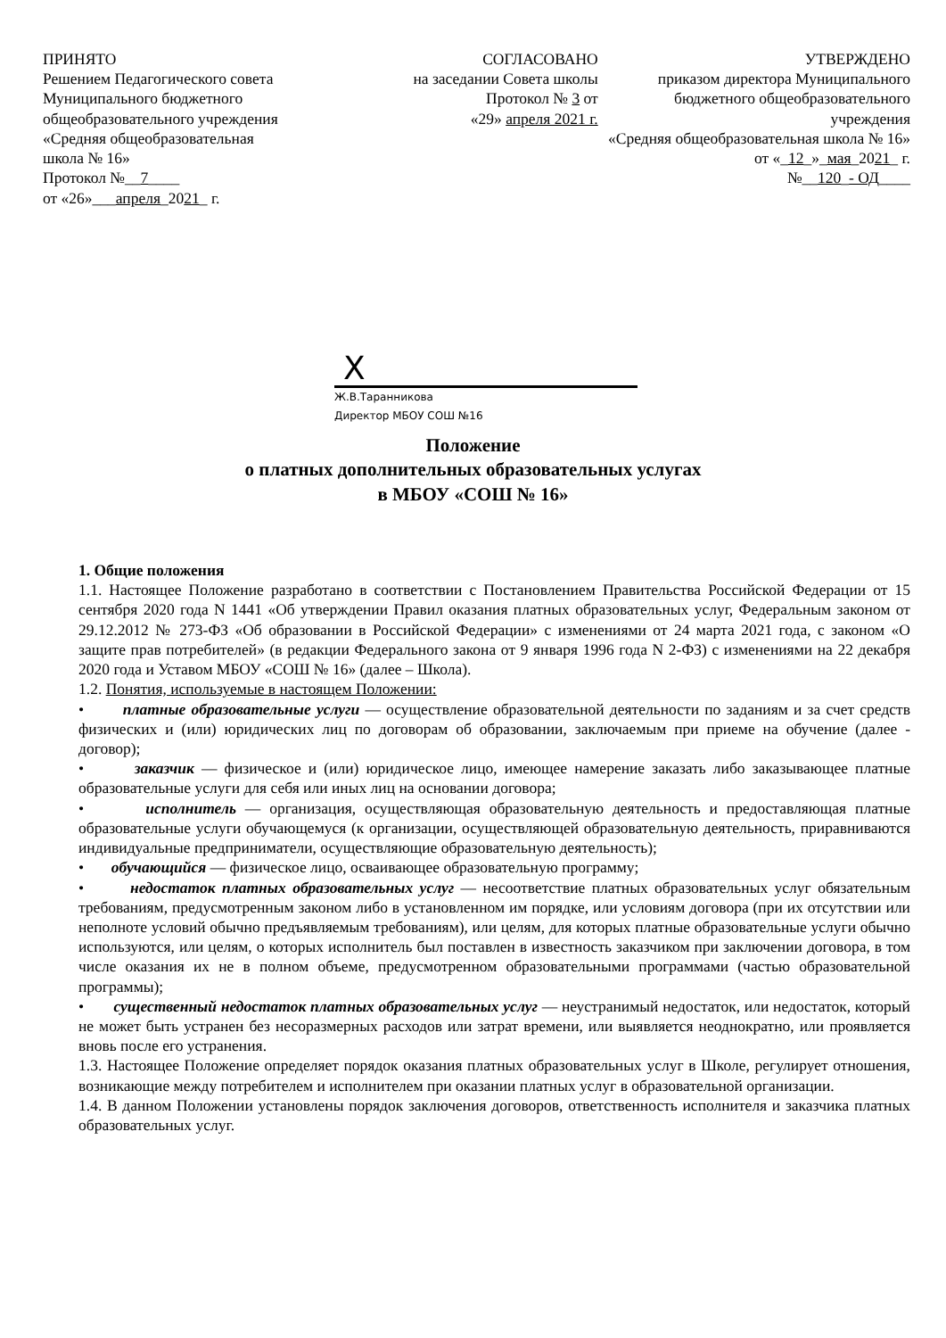ПРИНЯТО
Решением Педагогического совета
Муниципального бюджетного
общеобразовательного учреждения
«Средняя общеобразовательная
школа № 16»
Протокол №__7____
от «26»___апреля_2021_ г.
СОГЛАСОВАНО
на заседании Совета школы
Протокол № 3 от
«29» апреля 2021 г.
УТВЕРЖДЕНО
приказом директора Муниципального
бюджетного общеобразовательного
учреждения
«Средняя общеобразовательная школа № 16»
от «_12_»_мая_2021_ г.
№__120_- ОД____
X
Ж.В.Таранникова
Директор МБОУ СОШ №16
Положение
о платных дополнительных образовательных услугах
в МБОУ «СОШ № 16»
1. Общие положения
1.1. Настоящее Положение разработано в соответствии с Постановлением Правительства Российской Федерации от 15 сентября 2020 года N 1441 «Об утверждении Правил оказания платных образовательных услуг, Федеральным законом от 29.12.2012 № 273-ФЗ «Об образовании в Российской Федерации» с изменениями от 24 марта 2021 года, с законом «О защите прав потребителей» (в редакции Федерального закона от 9 января 1996 года N 2-ФЗ) с изменениями на 22 декабря 2020 года и Уставом МБОУ «СОШ № 16» (далее – Школа).
1.2. Понятия, используемые в настоящем Положении:
• платные образовательные услуги — осуществление образовательной деятельности по заданиям и за счет средств физических и (или) юридических лиц по договорам об образовании, заключаемым при приеме на обучение (далее - договор);
• заказчик — физическое и (или) юридическое лицо, имеющее намерение заказать либо заказывающее платные образовательные услуги для себя или иных лиц на основании договора;
• исполнитель — организация, осуществляющая образовательную деятельность и предоставляющая платные образовательные услуги обучающемуся (к организации, осуществляющей образовательную деятельность, приравниваются индивидуальные предприниматели, осуществляющие образовательную деятельность);
• обучающийся — физическое лицо, осваивающее образовательную программу;
• недостаток платных образовательных услуг — несоответствие платных образовательных услуг обязательным требованиям, предусмотренным законом либо в установленном им порядке, или условиям договора (при их отсутствии или неполноте условий обычно предъявляемым требованиям), или целям, для которых платные образовательные услуги обычно используются, или целям, о которых исполнитель был поставлен в известность заказчиком при заключении договора, в том числе оказания их не в полном объеме, предусмотренном образовательными программами (частью образовательной программы);
• существенный недостаток платных образовательных услуг — неустранимый недостаток, или недостаток, который не может быть устранен без несоразмерных расходов или затрат времени, или выявляется неоднократно, или проявляется вновь после его устранения.
1.3. Настоящее Положение определяет порядок оказания платных образовательных услуг в Школе, регулирует отношения, возникающие между потребителем и исполнителем при оказании платных услуг в образовательной организации.
1.4. В данном Положении установлены порядок заключения договоров, ответственность исполнителя и заказчика платных образовательных услуг.